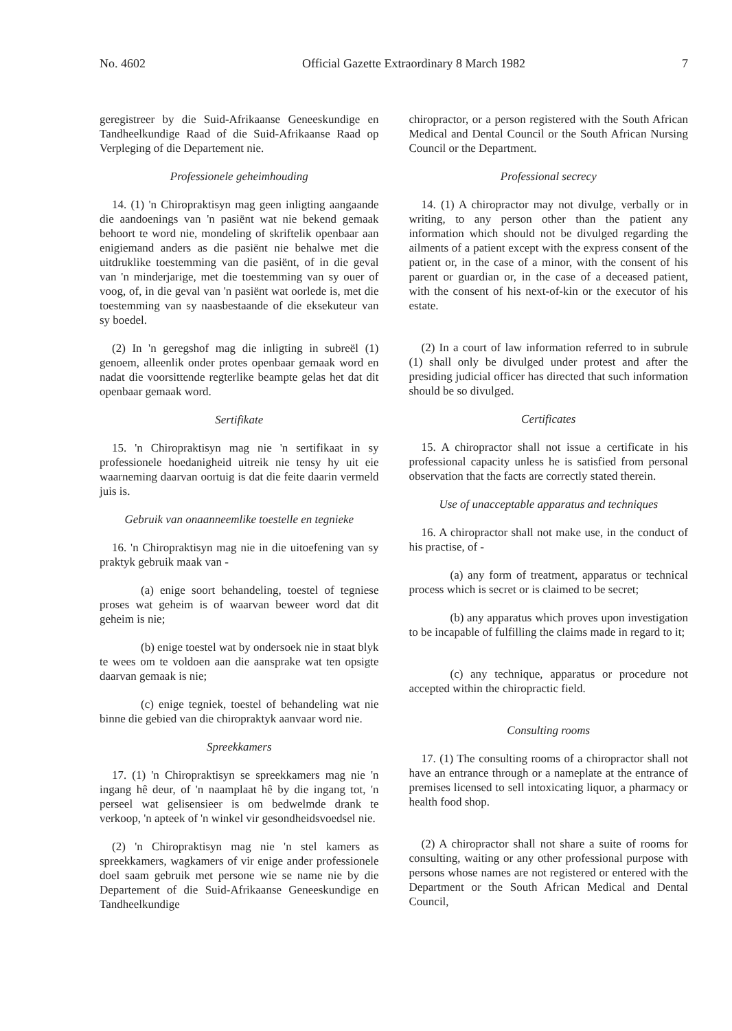No. 4602 Official Gazette Extraordinary 8 March 1982 7
geregistreer by die Suid-Afrikaanse Genees­kundige en Tandheelkundige Raad of die Suid-Afrikaanse Raad op Verpleging of die Departe­ment nie.
Professionele geheimhouding
14. (1) 'n Chiropraktisyn mag geen inligting aangaande die aandoenings van 'n pasiënt wat nie bekend gemaak behoort te word nie, mondeling of skriftelik openbaar aan enigiemand anders as die pasiënt nie behalwe met die uitdruklike toestem­ming van die pasiënt, of in die geval van 'n minderjarige, met die toestemming van sy ouer of voog, of, in die geval van 'n pasiënt wat oorlede is, met die toestemming van sy naasbestaande of die eksekuteur van sy boedel.
(2) In 'n geregshof mag die inligting in subreël (1) genoem, alleenlik onder protes openbaar gemaak word en nadat die voorsittende regterlike beampte gelas het dat dit openbaar gemaak word.
Sertifikate
15. 'n Chiropraktisyn mag nie 'n sertifikaat in sy professionele hoedanigheid uitreik nie tensy hy uit eie waarneming daarvan oortuig is dat die feite daarin vermeld juis is.
Gebruik van onaanneemlike toestelle en tegnieke
16. 'n Chiropraktisyn mag nie in die uitoefen­ing van sy praktyk gebruik maak van -
(a) enige soort behandeling, toestel of tegniese proses wat geheim is of waarvan beweer word dat dit geheim is nie;
(b) enige toestel wat by ondersoek nie in staat blyk te wees om te voldoen aan die aansprake wat ten opsigte daarvan gemaak is nie;
(c) enige tegniek, toestel of behandeling wat nie binne die gebied van die chiropraktyk aan­vaar word nie.
Spreekkamers
17. (1) 'n Chiropraktisyn se spreekkamers mag nie 'n ingang hê deur, of 'n naamplaat hê by die in­gang tot, 'n perseel wat gelisensieer is om bedwelmde drank te verkoop, 'n apteek of 'n winkel vir gesondheidsvoedsel nie.
(2) 'n Chiropraktisyn mag nie 'n stel kamers as spreekkamers, wagkamers of vir enige ander professionele doel saam gebruik met persone wie se name nie by die Departement of die Suid-Afrikaanse Geneeskundige en Tandheelkundige
chiropractor, or a person registered with the South African Medical and Dental Coun­cil or the South African Nursing Council or the Department.
Professional secrecy
14. (1) A chiropractor may not divulge, verbal­ly or in writing, to any person other than the patient any information which should not be divulged regarding the ailments of a patient except with the express consent of the patient or, in the case of a minor, with the consent of his parent or guardian or, in the case of a deceased patient, with the consent of his next-of-kin or the executor of his estate.
(2) In a court of law information referred to in subrule (1) shall only be divulged under protest and after the presiding judicial officer has directed that such information should be so divulged.
Certificates
15. A chiropractor shall not issue a certificate in his professional capacity unless he is satisfied from personal observation that the facts are cor­rectly stated therein.
Use of unacceptable apparatus and techniques
16. A chiropractor shall not make use, in the conduct of his practise, of -
(a) any form of treatment, apparatus or technical process which is secret or is claimed to be secret;
(b) any apparatus which proves upon in­vestigation to be incapable of fulfilling the claims made in regard to it;
(c) any technique, apparatus or procedure not accepted within the chiropractic field.
Consulting rooms
17. (1) The consulting rooms of a chiropractor shall not have an entrance through or a nameplate at the entrance of premises licensed to sell in­toxicating liquor, a pharmacy or health food shop.
(2) A chiropractor shall not share a suite of rooms for consulting, waiting or any other professional purpose with persons whose names are not registered or entered with the Department or the South African Medical and Dental Council,